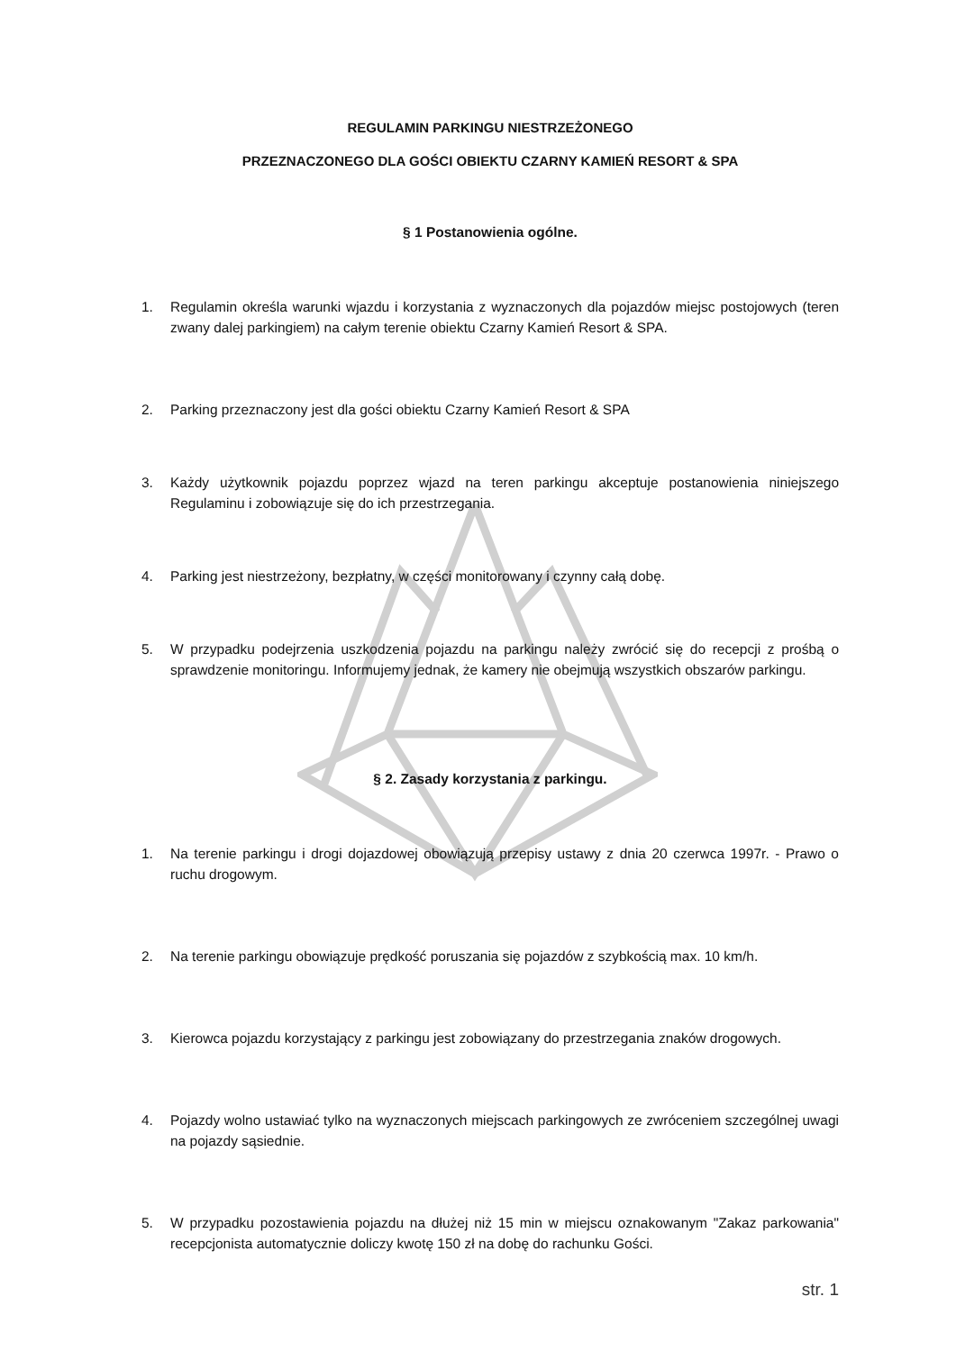REGULAMIN PARKINGU NIESTRZEŻONEGO
PRZEZNACZONEGO DLA GOŚCI OBIEKTU CZARNY KAMIEŃ RESORT & SPA
§ 1 Postanowienia ogólne.
1. Regulamin określa warunki wjazdu i korzystania z wyznaczonych dla pojazdów miejsc postojowych (teren zwany dalej parkingiem) na całym terenie obiektu Czarny Kamień Resort & SPA.
2. Parking przeznaczony jest dla gości obiektu Czarny Kamień Resort & SPA
3. Każdy użytkownik pojazdu poprzez wjazd na teren parkingu akceptuje postanowienia niniejszego Regulaminu i zobowiązuje się do ich przestrzegania.
4. Parking jest niestrzeżony, bezpłatny, w części monitorowany i czynny całą dobę.
5. W przypadku podejrzenia uszkodzenia pojazdu na parkingu należy zwrócić się do recepcji z prośbą o sprawdzenie monitoringu. Informujemy jednak, że kamery nie obejmują wszystkich obszarów parkingu.
§ 2. Zasady korzystania z parkingu.
1. Na terenie parkingu i drogi dojazdowej obowiązują przepisy ustawy z dnia 20 czerwca 1997r. - Prawo o ruchu drogowym.
2. Na terenie parkingu obowiązuje prędkość poruszania się pojazdów z szybkością max. 10 km/h.
3. Kierowca pojazdu korzystający z parkingu jest zobowiązany do przestrzegania znaków drogowych.
4. Pojazdy wolno ustawiać tylko na wyznaczonych miejscach parkingowych ze zwróceniem szczególnej uwagi na pojazdy sąsiednie.
5. W przypadku pozostawienia pojazdu na dłużej niż 15 min w miejscu oznakowanym "Zakaz parkowania" recepcjonista automatycznie doliczy kwotę 150 zł na dobę do rachunku Gości.
str. 1